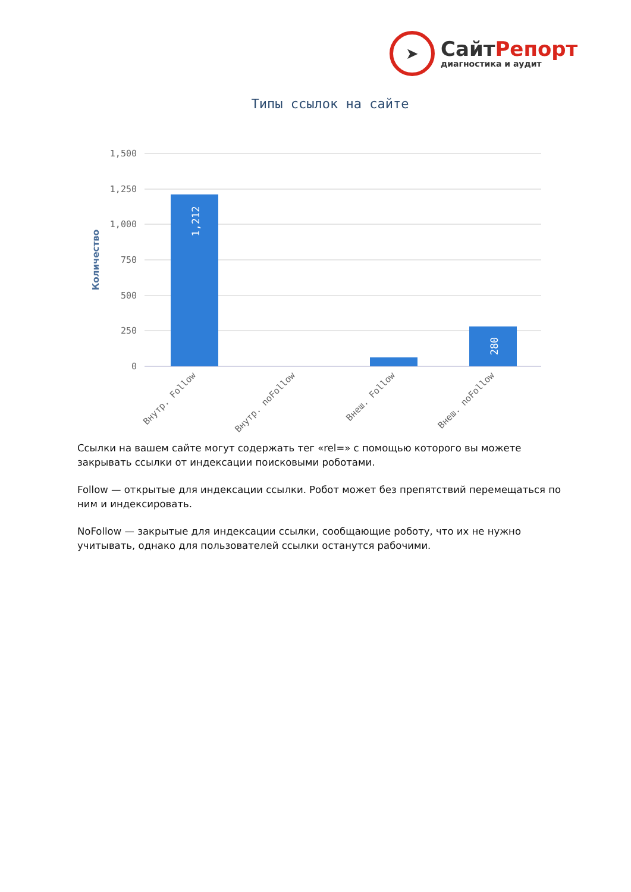➤
СайтРепорт
диагностика и аудит
Типы ссылок на сайте
1,500
1,250
1,000
750
500
250
0
Количество
1,212
280
Внутр. Follow
Внутр. noFollow
Внеш. Follow
Внеш. noFollow
Ссылки на вашем сайте могут содержать тег «rel=» с помощью которого вы можете закрывать ссылки от индексации поисковыми роботами.
Follow — открытые для индексации ссылки. Робот может без препятствий перемещаться по ним и индексировать.
NoFollow — закрытые для индексации ссылки, сообщающие роботу, что их не нужно учитывать, однако для пользователей ссылки останутся рабочими.